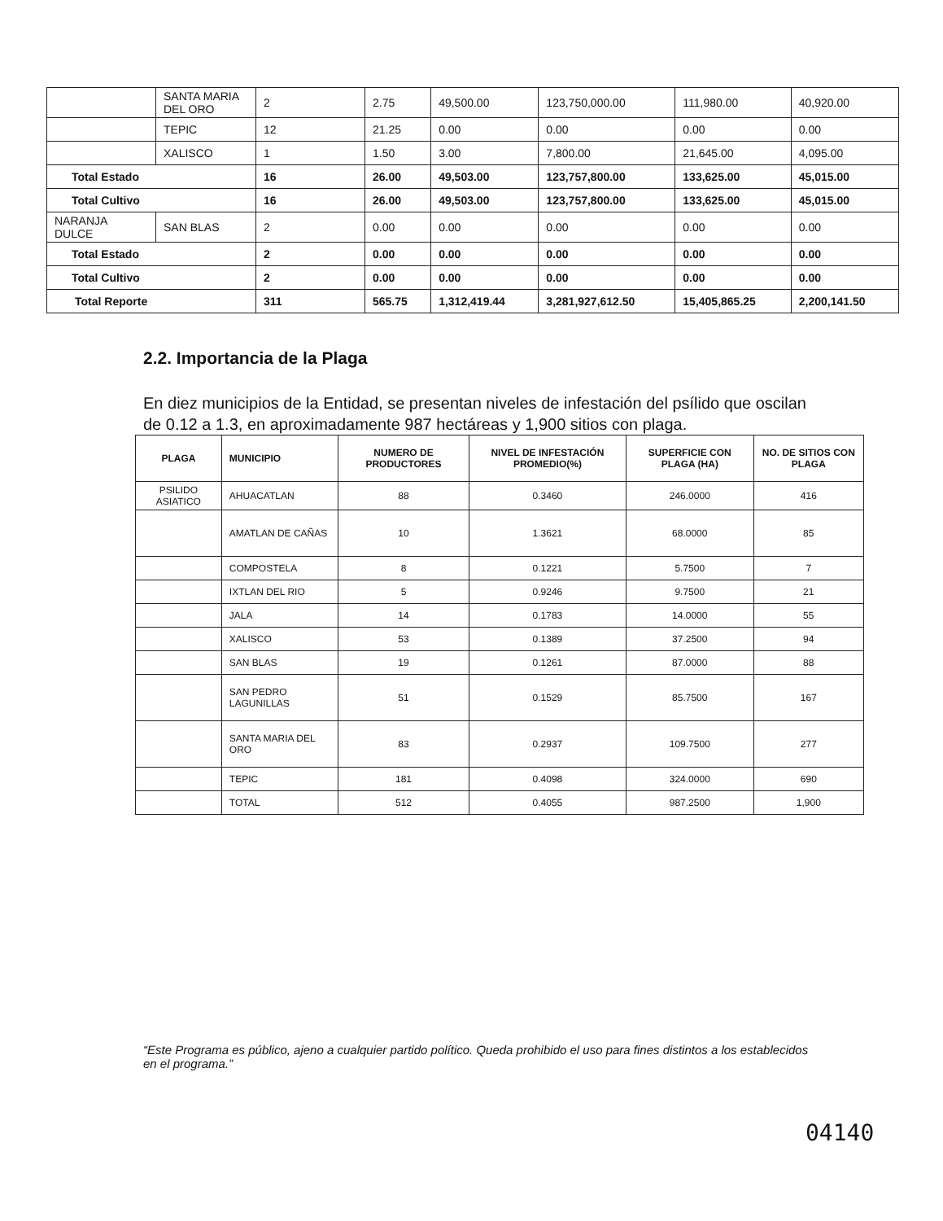| | SANTA MARIA DEL ORO | 2 | 2.75 | 49,500.00 | 123,750,000.00 | 111,980.00 | 40,920.00 |
| | TEPIC | 12 | 21.25 | 0.00 | 0.00 | 0.00 | 0.00 |
| | XALISCO | 1 | 1.50 | 3.00 | 7,800.00 | 21,645.00 | 4,095.00 |
| Total Estado | | 16 | 26.00 | 49,503.00 | 123,757,800.00 | 133,625.00 | 45,015.00 |
| Total Cultivo | | 16 | 26.00 | 49,503.00 | 123,757,800.00 | 133,625.00 | 45,015.00 |
| NARANJA DULCE | SAN BLAS | 2 | 0.00 | 0.00 | 0.00 | 0.00 | 0.00 |
| Total Estado | | 2 | 0.00 | 0.00 | 0.00 | 0.00 | 0.00 |
| Total Cultivo | | 2 | 0.00 | 0.00 | 0.00 | 0.00 | 0.00 |
| Total Reporte | | 311 | 565.75 | 1,312,419.44 | 3,281,927,612.50 | 15,405,865.25 | 2,200,141.50 |
2.2. Importancia de la Plaga
En diez municipios de la Entidad, se presentan niveles de infestación del psílido que oscilan de 0.12 a 1.3, en aproximadamente 987 hectáreas y 1,900 sitios con plaga.
| PLAGA | MUNICIPIO | NUMERO DE PRODUCTORES | NIVEL DE INFESTACIÓN PROMEDIO(%) | SUPERFICIE CON PLAGA (HA) | NO. DE SITIOS CON PLAGA |
| --- | --- | --- | --- | --- | --- |
| PSILIDO ASIATICO | AHUACATLAN | 88 | 0.3460 | 246.0000 | 416 |
| | AMATLAN DE CAÑAS | 10 | 1.3621 | 68.0000 | 85 |
| | COMPOSTELA | 8 | 0.1221 | 5.7500 | 7 |
| | IXTLAN DEL RIO | 5 | 0.9246 | 9.7500 | 21 |
| | JALA | 14 | 0.1783 | 14.0000 | 55 |
| | XALISCO | 53 | 0.1389 | 37.2500 | 94 |
| | SAN BLAS | 19 | 0.1261 | 87.0000 | 88 |
| | SAN PEDRO LAGUNILLAS | 51 | 0.1529 | 85.7500 | 167 |
| | SANTA MARIA DEL ORO | 83 | 0.2937 | 109.7500 | 277 |
| | TEPIC | 181 | 0.4098 | 324.0000 | 690 |
| | TOTAL | 512 | 0.4055 | 987.2500 | 1,900 |
“Este Programa es público, ajeno a cualquier partido político. Queda prohibido el uso para fines distintos a los establecidos en el programa.”
04140